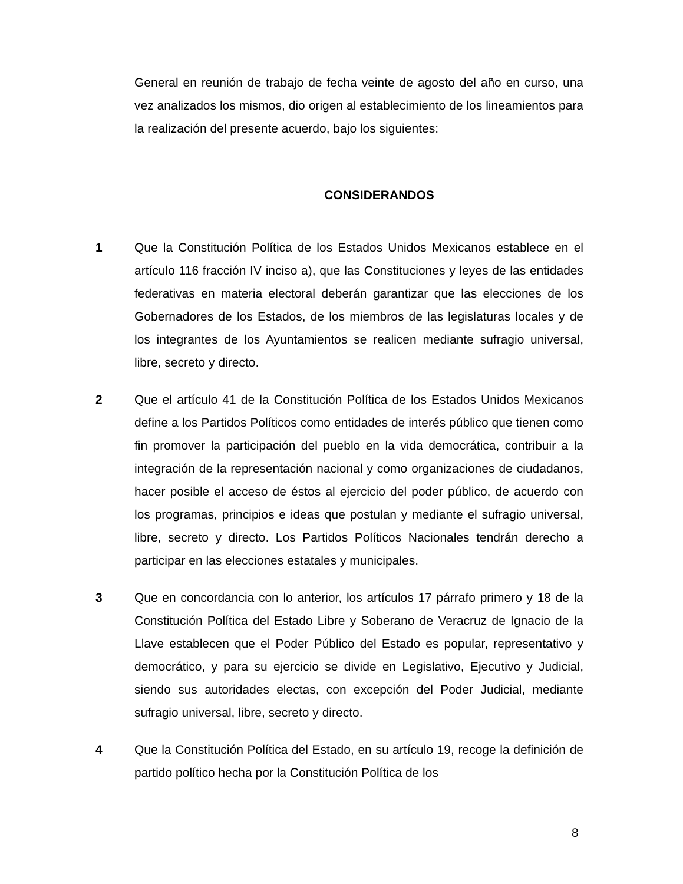General en reunión de trabajo de fecha veinte de agosto del año en curso, una vez analizados los mismos, dio origen al establecimiento de los lineamientos para la realización del presente acuerdo, bajo los siguientes:
CONSIDERANDOS
1 Que la Constitución Política de los Estados Unidos Mexicanos establece en el artículo 116 fracción IV inciso a), que las Constituciones y leyes de las entidades federativas en materia electoral deberán garantizar que las elecciones de los Gobernadores de los Estados, de los miembros de las legislaturas locales y de los integrantes de los Ayuntamientos se realicen mediante sufragio universal, libre, secreto y directo.
2 Que el artículo 41 de la Constitución Política de los Estados Unidos Mexicanos define a los Partidos Políticos como entidades de interés público que tienen como fin promover la participación del pueblo en la vida democrática, contribuir a la integración de la representación nacional y como organizaciones de ciudadanos, hacer posible el acceso de éstos al ejercicio del poder público, de acuerdo con los programas, principios e ideas que postulan y mediante el sufragio universal, libre, secreto y directo. Los Partidos Políticos Nacionales tendrán derecho a participar en las elecciones estatales y municipales.
3 Que en concordancia con lo anterior, los artículos 17 párrafo primero y 18 de la Constitución Política del Estado Libre y Soberano de Veracruz de Ignacio de la Llave establecen que el Poder Público del Estado es popular, representativo y democrático, y para su ejercicio se divide en Legislativo, Ejecutivo y Judicial, siendo sus autoridades electas, con excepción del Poder Judicial, mediante sufragio universal, libre, secreto y directo.
4 Que la Constitución Política del Estado, en su artículo 19, recoge la definición de partido político hecha por la Constitución Política de los
8